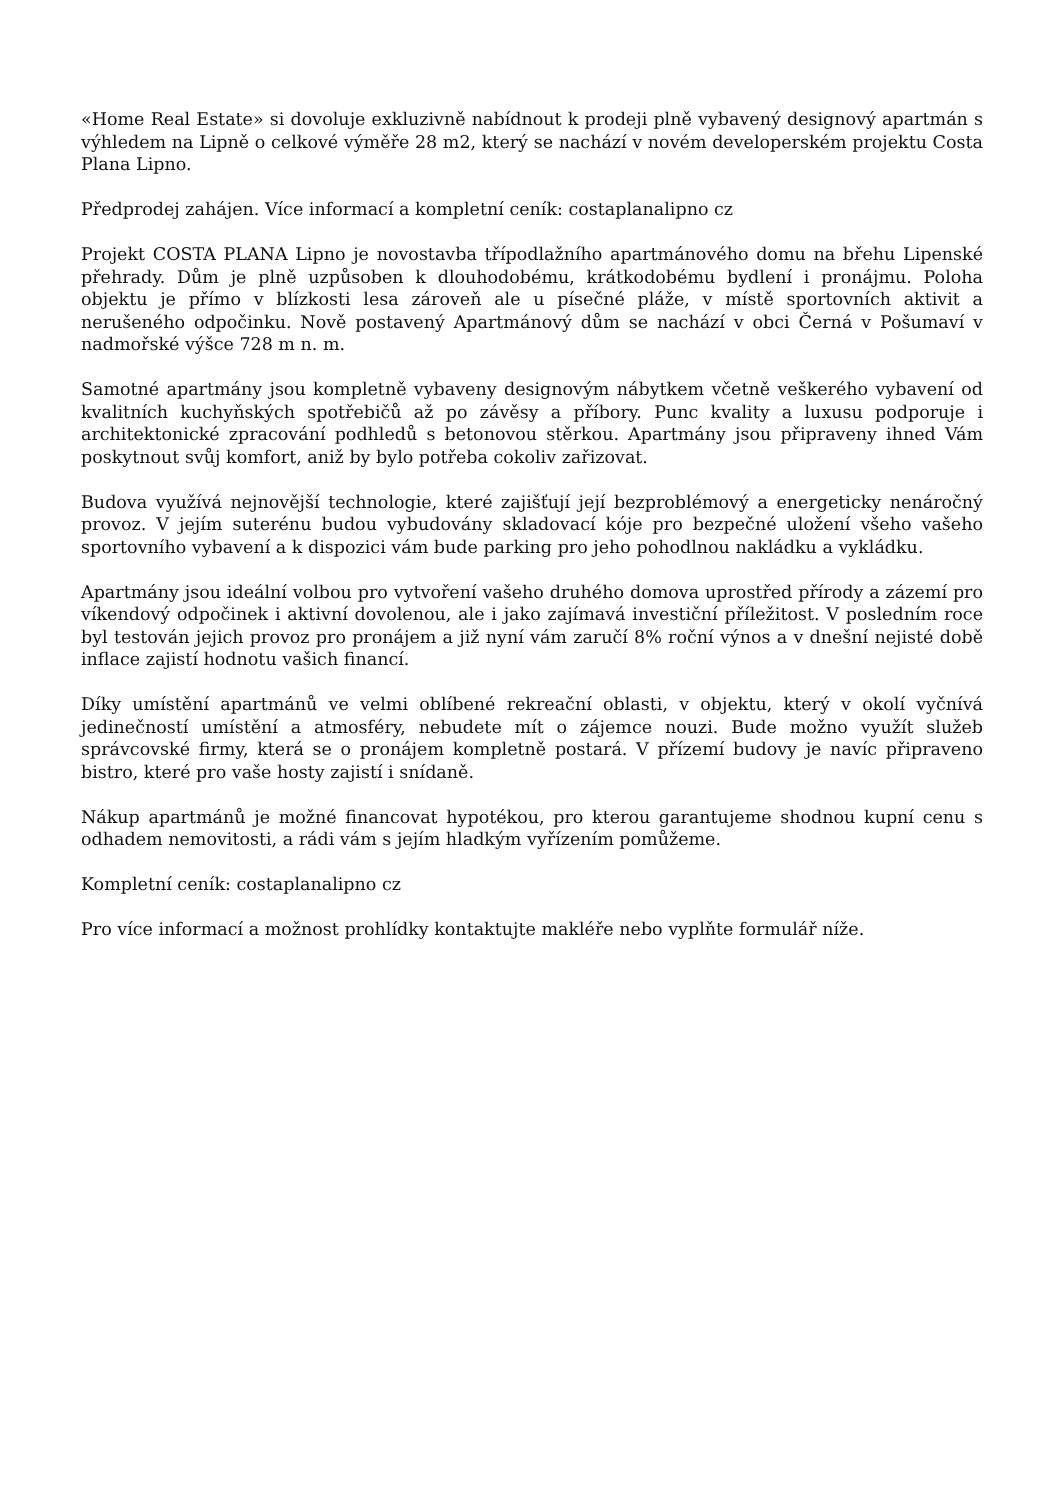«Home Real Estate» si dovoluje exkluzivně nabídnout k prodeji plně vybavený designový apartmán s výhledem na Lipně o celkové výměře 28 m2, který se nachází v novém developerském projektu Costa Plana Lipno.
Předprodej zahájen. Více informací a kompletní ceník: costaplanalipno cz
Projekt COSTA PLANA Lipno je novostavba třípodlažního apartmánového domu na břehu Lipenské přehrady. Dům je plně uzpůsoben k dlouhodobému, krátkodobému bydlení i pronájmu. Poloha objektu je přímo v blízkosti lesa zároveň ale u písečné pláže, v místě sportovních aktivit a nerušeného odpočinku. Nově postavený Apartmánový dům se nachází v obci Černá v Pošumaví v nadmořské výšce 728 m n. m.
Samotné apartmány jsou kompletně vybaveny designovým nábytkem včetně veškerého vybavení od kvalitních kuchyňských spotřebičů až po závěsy a příbory. Punc kvality a luxusu podporuje i architektonické zpracování podhledů s betonovou stěrkou. Apartmány jsou připraveny ihned Vám poskytnout svůj komfort, aniž by bylo potřeba cokoliv zařizovat.
Budova využívá nejnovější technologie, které zajišťují její bezproblémový a energeticky nenáročný provoz. V jejím suterénu budou vybudovány skladovací kóje pro bezpečné uložení všeho vašeho sportovního vybavení a k dispozici vám bude parking pro jeho pohodlnou nakládku a vykládku.
Apartmány jsou ideální volbou pro vytvoření vašeho druhého domova uprostřed přírody a zázemí pro víkendový odpočinek i aktivní dovolenou, ale i jako zajímavá investiční příležitost. V posledním roce byl testován jejich provoz pro pronájem a již nyní vám zaručí 8% roční výnos a v dnešní nejisté době inflace zajistí hodnotu vašich financí.
Díky umístění apartmánů ve velmi oblíbené rekreační oblasti, v objektu, který v okolí vyčnívá jedinečností umístění a atmosféry, nebudete mít o zájemce nouzi. Bude možno využít služeb správcovské firmy, která se o pronájem kompletně postará. V přízemí budovy je navíc připraveno bistro, které pro vaše hosty zajistí i snídaně.
Nákup apartmánů je možné financovat hypotékou, pro kterou garantujeme shodnou kupní cenu s odhadem nemovitosti, a rádi vám s jejím hladkým vyřízením pomůžeme.
Kompletní ceník: costaplanalipno cz
Pro více informací a možnost prohlídky kontaktujte makléře nebo vyplňte formulář níže.